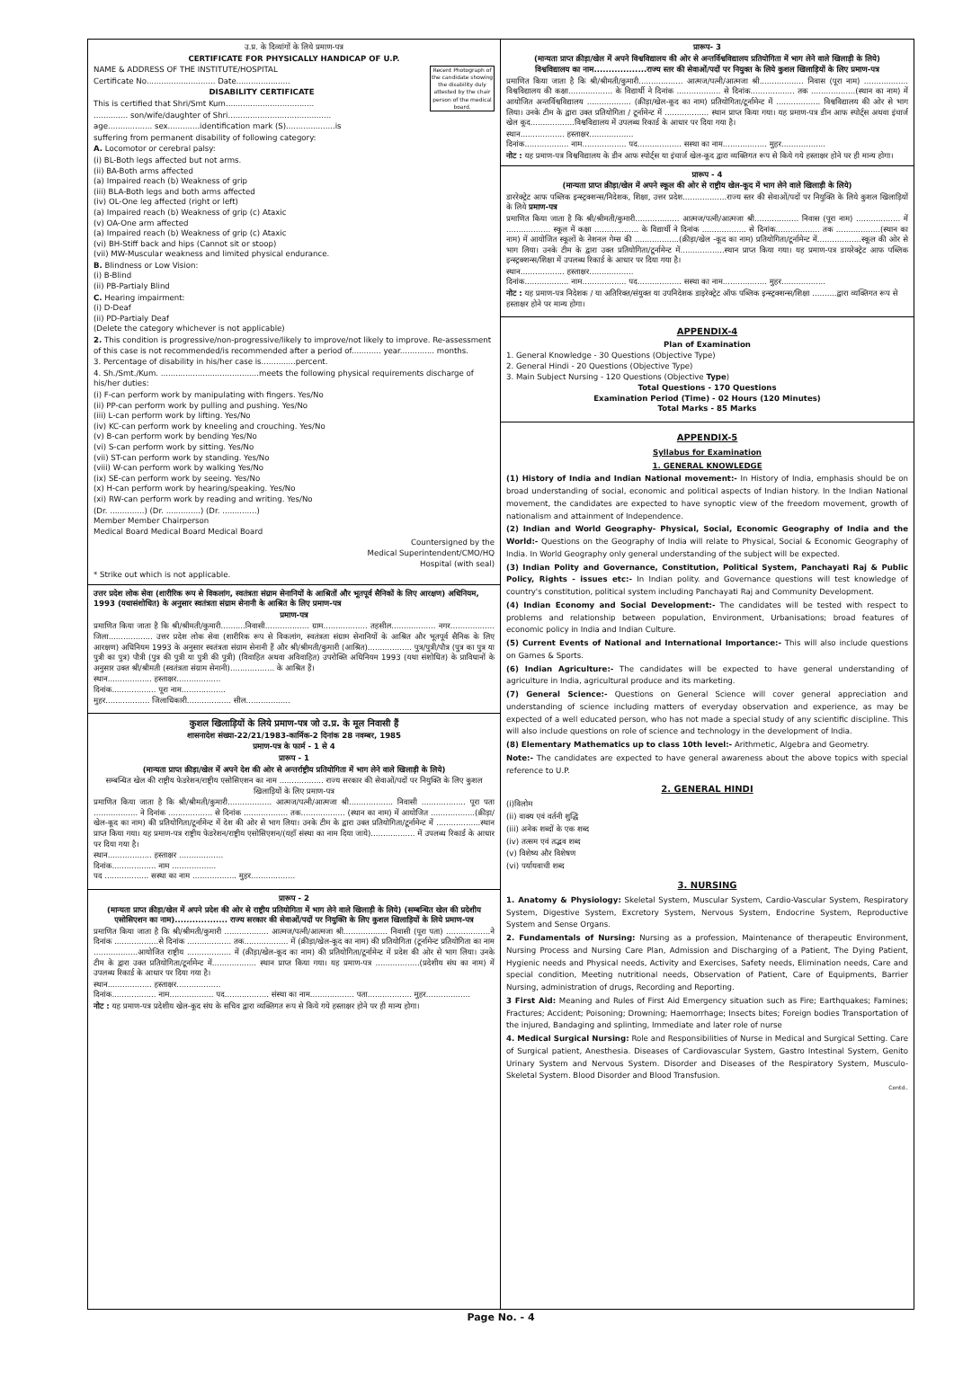उ.प्र. के दिव्यांगों के लिये प्रमाण-पत्र
CERTIFICATE FOR PHYSICALLY HANDICAP OF U.P.
Recent Photograph of the candidate showing the disability duly attested by the chair person of the medical board.
NAME & ADDRESS OF THE INSTITUTE/HOSPITAL
Certificate No............................ Date......................
DISABILITY CERTIFICATE
This is certified that Shri/Smt Kum....................................
.............. son/wife/daughter of Shri..........................................
age.................. sex.............identification mark (S)....................is
suffering from permanent disability of following category:
A. Locomotor or cerebral palsy:
(i) BL-Both legs affected but not arms.
(ii) BA-Both arms affected
(a) Impaired reach (b) Weakness of grip
(iii) BLA-Both legs and both arms affected
(iv) OL-One leg affected (right or left)
(a) Impaired reach (b) Weakness of grip (c) Ataxic
(v) OA-One arm affected
(a) Impaired reach (b) Weakness of grip (c) Ataxic
(vi) BH-Stiff back and hips (Cannot sit or stoop)
(vii) MW-Muscular weakness and limited physical endurance.
B. Blindness or Low Vision:
(i) B-Blind
(ii) PB-Partialy Blind
C. Hearing impairment:
(i) D-Deaf
(ii) PD-Partialy Deaf
(Delete the category whichever is not applicable)
2. This condition is progressive/non-progressive/likely to improve/not likely to improve. Re-assessment of this case is not recommended/is recommended after a period of............ year.............. months.
3. Percentage of disability in his/her case is..............percent.
4. Sh./Smt./Kum. ........................................meets the following physical requirements discharge of his/her duties:
(i) F-can perform work by manipulating with fingers. Yes/No
(ii) PP-can perform work by pulling and pushing. Yes/No
(iii) L-can perform work by lifting. Yes/No
(iv) KC-can perform work by kneeling and crouching. Yes/No
(v) B-can perform work by bending Yes/No
(vi) S-can perform work by sitting. Yes/No
(vii) ST-can perform work by standing. Yes/No
(viii) W-can perform work by walking Yes/No
(ix) SE-can perform work by seeing. Yes/No
(x) H-can perform work by hearing/speaking. Yes/No
(xi) RW-can perform work by reading and writing. Yes/No
(Dr. ..............) (Dr. ..............) (Dr. ..............)
Member Member Chairperson
Medical Board Medical Board Medical Board
Countersigned by the
Medical Superintendent/CMO/HQ
Hospital (with seal)
* Strike out which is not applicable.
उत्तर प्रदेश लोक सेवा (शारीरिक रूप से विकलांग, स्वतंत्रता संग्राम सेनानियों के आश्रितों और भूतपूर्व सैनिकों के लिए आरक्षण) अधिनियम, 1993 (यथासंशोधित) के अनुसार स्वतंत्रता संग्राम सेनानी के आश्रित के लिए प्रमाण-पत्र
प्रमाण-पत्र
प्रमाणित किया जाता है कि श्री/श्रीमती/कुमारी..........निवासी.................. ग्राम.................. तहसील.................. नगर.................. जिला.................. उत्तर प्रदेश लोक सेवा (शारीरिक रूप से विकलांग, स्वतंत्रता संग्राम सेनानियों के आश्रित और भूतपूर्व सैनिक के लिए आरक्षण) अधिनियम 1993 के अनुसार स्वतंत्रता संग्राम सेनानी हैं और श्री/श्रीमती/कुमारी (आश्रित).................. पुत्र/पुत्री/पौत्र (पुत्र का पुत्र या पुत्री का पुत्र) पौत्री (पुत्र की पुत्री या पुत्री की पुत्री) (विवाहित अथवा अविवाहित) उपरोक्ति अधिनियम 1993 (यथा संशोधित) के प्राविधानों के अनुसार उक्त श्री/श्रीमती (स्वतंत्रता संग्राम सेनानी).................. के आश्रित हैं।
स्थान.................. हस्ताक्षर..................
दिनांक.................. पूरा नाम..................
मुहर.................. जिलाधिकारी.................. सील..................
कुशल खिलाड़ियों के लिये प्रमाण-पत्र जो उ.प्र. के मूल निवासी हैं
शासनादेश संख्या-22/21/1983-कार्मिक-2 दिनांक 28 नवम्बर, 1985
प्रमाण-पत्र के फार्म - 1 से 4
प्रारूप - 1
(मान्यता प्राप्त क्रीड़ा/खेल में अपने देश की ओर से अन्तर्राष्ट्रीय प्रतियोगिता में भाग लेने वाले खिलाड़ी के लिये)
सम्बन्धित खेल की राष्ट्रीय फेडरेशन/राष्ट्रीय एसोसिएशन का नाम .................. राज्य सरकार की सेवाओं/पदों पर नियुक्ति के लिए कुशल खिलाड़ियों के लिए प्रमाण-पत्र
प्रमाणित किया जाता है कि श्री/श्रीमती/कुमारी.................. आत्मज/पत्नी/आत्मजा श्री.................. निवासी .................. पूरा पता .................. ने दिनांक .................. से दिनांक .................. तक.................. (स्थान का नाम) में आयोजित ..................(क्रीड़ा/खेल-कूद का नाम) की प्रतियोगिता/टूर्नामेन्ट में देश की ओर से भाग लिया। उनके टीम के द्वारा उक्त प्रतियोगिता/टूर्नामेन्ट में ..................स्थान प्राप्त किया गया। यह प्रमाण-पत्र राष्ट्रीय फेडरेशन/राष्ट्रीय एसोसिएशन/(यहाँ संस्था का नाम दिया जाये).................. में उपलब्ध रिकार्ड के आधार पर दिया गया है।
स्थान.................. हस्ताक्षर ..................
दिनांक.................. नाम ..................
पद .................. सस्था का नाम .................. मुहर..................
प्रारूप - 2
(मान्यता प्राप्त क्रीड़ा/खेल में अपने प्रदेश की ओर से राष्ट्रीय प्रतियोगिता में भाग लेने वाले खिलाड़ी के लिये) (सम्बन्धित खेल की प्रदेशीय एसोसिएशन का नाम).................. राज्य सरकार की सेवाओं/पदों पर नियुक्ति के लिए कुशल खिलाड़ियों के लिये प्रमाण-पत्र
प्रमाणित किया जाता है कि श्री/श्रीमती/कुमारी .................. आत्मज/पत्नी/आत्मजा श्री.................. निवासी (पूरा पता) ..................ने दिनांक ..................से दिनांक .................. तक.................. में (क्रीड़ा/खेल-कूद का नाम) की प्रतियोगिता (टूर्नामेन्ट प्रतियोगिता का नाम ..................आयोजित राष्ट्रीय .................. में (क्रीड़ा/खेल-कूद का नाम) की प्रतियोगिता/टूर्नामेन्ट में प्रदेश की ओर से भाग लिया। उनके टीम के द्वारा उक्त प्रतियोगिता/टूर्नामेन्ट में.................. स्थान प्राप्त किया गया। यह प्रमाण-पत्र ..................(प्रदेशीय संघ का नाम) में उपलब्ध रिकार्ड के आधार पर दिया गया है।
स्थान.................. हस्ताक्षर..................
दिनांक.................. नाम.................. पद.................. संस्था का नाम.................. पता.................. मुहर..................
नोट : यह प्रमाण-पत्र प्रदेशीय खेल-कूद संघ के सचिव द्वारा व्यक्तिगत रूप से किये गये हस्ताक्षर होने पर ही मान्य होगा।
प्रारूप- 3
(मान्यता प्राप्त क्रीड़ा/खेल में अपने विश्वविद्यालय की ओर से अन्तर्विश्वविद्यालय प्रतियोगिता में भाग लेने वाले खिलाड़ी के लिये)
विश्वविद्यालय का नाम..................राज्य स्तर की सेवाओं/पदों पर नियुक्त के लिये कुशल खिलाड़ियों के लिए प्रमाण-पत्र
प्रमाणित किया जाता है कि श्री/श्रीमती/कुमारी.................. आत्मज/पत्नी/आत्मजा श्री.................. निवास (पूरा नाम) .................. विश्वविद्यालय की कक्षा.................. के विद्यार्थी ने दिनांक .................. से दिनांक.................. तक ..................(स्थान का नाम) में आयोजित अन्तर्विश्वविद्यालय .................. (क्रीड़ा/खेल-कूद का नाम) प्रतियोगिता/टूर्नामेन्ट में .................. विश्वविद्यालय की ओर से भाग लिया। उनके टीम के द्वारा उक्त प्रतियोगिता / टूर्नामेन्ट में .................. स्थान प्राप्त किया गया। यह प्रमाण-पत्र डीन आफ स्पोर्ट्स अथवा इंचार्ज खेल कूद..................विश्वविद्यालय में उपलब्ध रिकार्ड के आधार पर दिया गया है।
स्थान.................. हस्ताक्षर..................
दिनांक.................. नाम.................. पद.................. सस्था का नाम.................. मुहर..................
नोट : यह प्रमाण-पत्र विश्वविद्यालय के डीन आफ स्पोर्ट्स या इंचार्ज खेल-कूद द्वारा व्यक्तिगत रूप से किये गये हस्ताक्षर होने पर ही मान्य होगा।
प्रारूप - 4
(मान्यता प्राप्त क्रीड़ा/खेल में अपने स्कूल की ओर से राष्ट्रीय खेल-कूद में भाग लेने वाले खिलाड़ी के लिये)
डाररेक्ट्रेट आफ पब्लिक इन्स्ट्रक्शन्स/निदेशक, शिक्षा, उत्तर प्रदेश..................राज्य स्तर की सेवाओं/पदों पर नियुक्ति के लिये कुशल खिलाड़ियों के लिये प्रमाण-पत्र
प्रमाणित किया जाता है कि श्री/श्रीमती/कुमारी.................. आत्मज/पत्नी/आत्मजा श्री.................. निवास (पूरा नाम) .................. में .................. स्कूल में कक्षा .................. के विद्यार्थी ने दिनांक .................. से दिनांक.................. तक ..................(स्थान का नाम) में आयोजित स्कूलों के नेशनल गेम्स की ..................(क्रीड़ा/खेल -कूद का नाम) प्रतियोगिता/टूर्नामेन्ट में..................स्कूल की ओर से भाग लिया। उनके टीम के द्वारा उक्त प्रतियोगिता/टूर्नामेन्ट में..................स्थान प्राप्त किया गया। यह प्रमाण-पत्र डायरेक्ट्रेट आफ पब्लिक इन्स्ट्रक्शन्स/शिक्षा में उपलब्ध रिकार्ड के आधार पर दिया गया है।
स्थान.................. हस्ताक्षर..................
दिनांक.................. नाम.................. पद.................. सस्था का नाम.................. मुहर..................
नोट : यह प्रमाण-पत्र निदेशक / या अतिरिक्त/संयुक्त या उपनिदेशक डाइरेक्ट्रेट ऑफ पब्लिक इन्स्ट्रक्शन्स/शिक्षा ..........द्वारा व्यक्तिगत रूप से हस्ताक्षर होने पर मान्य होगा।
APPENDIX-4
Plan of Examination
1. General Knowledge - 30 Questions (Objective Type)
2. General Hindi - 20 Questions (Objective Type)
3. Main Subject Nursing - 120 Questions (Objective Type)
Total Questions - 170 Questions
Examination Period (Time) - 02 Hours (120 Minutes)
Total Marks - 85 Marks
APPENDIX-5
Syllabus for Examination
1. GENERAL KNOWLEDGE
(1) History of India and Indian National movement:- In History of India, emphasis should be on broad understanding of social, economic and political aspects of Indian history. In the Indian National movement, the candidates are expected to have synoptic view of the freedom movement, growth of nationalism and attainment of Independence.
(2) Indian and World Geography- Physical, Social, Economic Geography of India and the World:- Questions on the Geography of India will relate to Physical, Social & Economic Geography of India. In World Geography only general understanding of the subject will be expected.
(3) Indian Polity and Governance, Constitution, Political System, Panchayati Raj & Public Policy, Rights - issues etc:- In Indian polity. and Governance questions will test knowledge of country's constitution, political system including Panchayati Raj and Community Development.
(4) Indian Economy and Social Development:- The candidates will be tested with respect to problems and relationship between population, Environment, Urbanisations; broad features of economic policy in India and Indian Culture.
(5) Current Events of National and International Importance:- This will also include questions on Games & Sports.
(6) Indian Agriculture:- The candidates will be expected to have general understanding of agriculture in India, agricultural produce and its marketing.
(7) General Science:- Questions on General Science will cover general appreciation and understanding of science including matters of everyday observation and experience, as may be expected of a well educated person, who has not made a special study of any scientific discipline. This will also include questions on role of science and technology in the development of India.
(8) Elementary Mathematics up to class 10th level:- Arithmetic, Algebra and Geometry.
Note:- The candidates are expected to have general awareness about the above topics with special reference to U.P.
2. GENERAL HINDI
(i)विलोम
(ii) वाक्य एवं वर्तनी शुद्धि
(iii) अनेक शब्दों के एक शब्द
(iv) तत्सम एवं तद्भव शब्द
(v) विशेष्य और विशेषण
(vi) पर्यायवाची शब्द
3. NURSING
1. Anatomy & Physiology: Skeletal System, Muscular System, Cardio-Vascular System, Respiratory System, Digestive System, Excretory System, Nervous System, Endocrine System, Reproductive System and Sense Organs.
2. Fundamentals of Nursing: Nursing as a profession, Maintenance of therapeutic Environment, Nursing Process and Nursing Care Plan, Admission and Discharging of a Patient, The Dying Patient, Hygienic needs and Physical needs, Activity and Exercises, Safety needs, Elimination needs, Care and special condition, Meeting nutritional needs, Observation of Patient, Care of Equipments, Barrier Nursing, administration of drugs, Recording and Reporting.
3 First Aid: Meaning and Rules of First Aid Emergency situation such as Fire; Earthquakes; Famines; Fractures; Accident; Poisoning; Drowning; Haemorrhage; Insects bites; Foreign bodies Transportation of the injured, Bandaging and splinting, Immediate and later role of nurse
4. Medical Surgical Nursing: Role and Responsibilities of Nurse in Medical and Surgical Setting. Care of Surgical patient, Anesthesia. Diseases of Cardiovascular System, Gastro Intestinal System, Genito Urinary System and Nervous System. Disorder and Diseases of the Respiratory System, Musculo-Skeletal System. Blood Disorder and Blood Transfusion.
Contd..
Page No. - 4